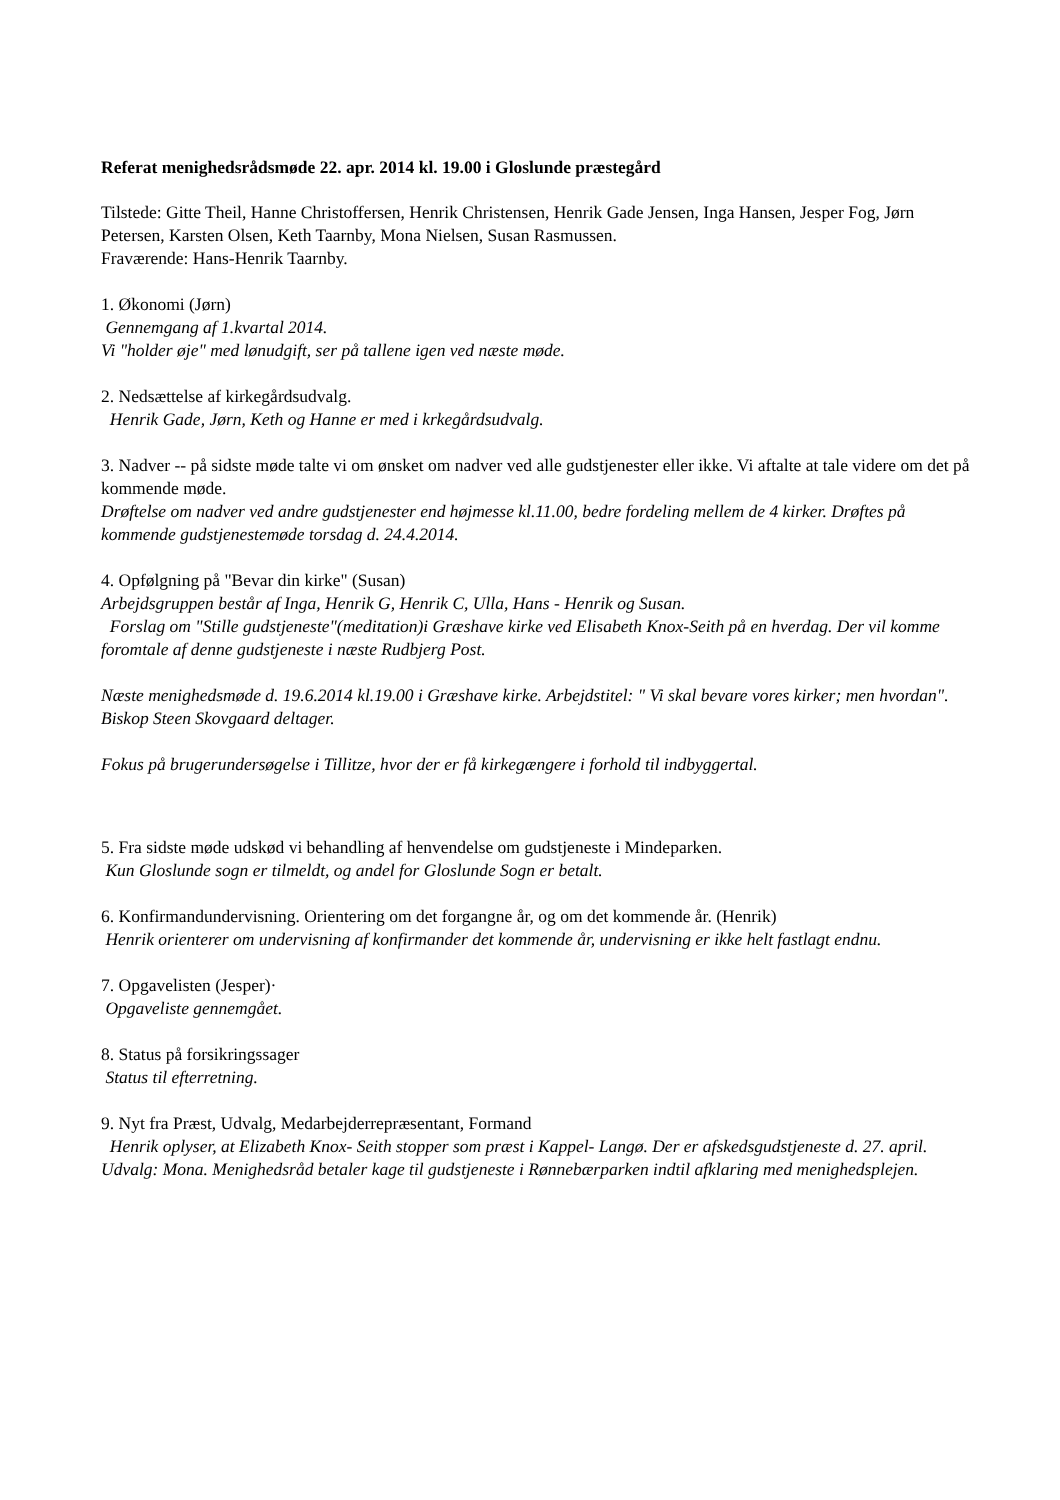Referat menighedsrådsmøde 22. apr. 2014 kl. 19.00 i Gloslunde præstegård
Tilstede: Gitte Theil, Hanne Christoffersen, Henrik Christensen, Henrik Gade Jensen, Inga Hansen, Jesper Fog, Jørn Petersen, Karsten Olsen, Keth Taarnby, Mona Nielsen, Susan Rasmussen.
Fraværende: Hans-Henrik Taarnby.
1. Økonomi (Jørn)
Gennemgang af 1.kvartal 2014.
Vi "holder øje" med lønudgift, ser på tallene igen ved næste møde.
2. Nedsættelse af kirkegårdsudvalg.
Henrik Gade, Jørn, Keth og Hanne er med i krkegårdsudvalg.
3. Nadver -- på sidste møde talte vi om ønsket om nadver ved alle gudstjenester eller ikke. Vi aftalte at tale videre om det på kommende møde.
Drøftelse om nadver ved andre gudstjenester end højmesse kl.11.00, bedre fordeling mellem de 4 kirker. Drøftes på kommende gudstjenestemøde torsdag d. 24.4.2014.
4. Opfølgning på "Bevar din kirke" (Susan)
Arbejdsgruppen består af Inga, Henrik G, Henrik C, Ulla, Hans - Henrik og Susan.
Forslag om "Stille gudstjeneste"(meditation)i Græshave kirke ved Elisabeth Knox-Seith på en hverdag. Der vil komme foromtale af denne gudstjeneste i næste Rudbjerg Post.
Næste menighedsmøde d. 19.6.2014 kl.19.00 i Græshave kirke. Arbejdstitel: " Vi skal bevare vores kirker; men hvordan".
Biskop Steen Skovgaard deltager.
Fokus på brugerundersøgelse i Tillitze, hvor der er få kirkegængere i forhold til indbyggertal.
5. Fra sidste møde udskød vi behandling af henvendelse om gudstjeneste i Mindeparken.
Kun Gloslunde sogn er tilmeldt, og andel for Gloslunde Sogn er betalt.
6. Konfirmandundervisning. Orientering om det forgangne år, og om det kommende år. (Henrik)
Henrik orienterer om undervisning af konfirmander det kommende år, undervisning er ikke helt fastlagt endnu.
7. Opgavelisten (Jesper)·
Opgaveliste gennemgået.
8. Status på forsikringssager
Status til efterretning.
9. Nyt fra Præst, Udvalg, Medarbejderrepræsentant, Formand
Henrik oplyser, at Elizabeth Knox- Seith stopper som præst i Kappel- Langø. Der er afskedsgudstjeneste d. 27. april.
Udvalg: Mona. Menighedsråd betaler kage til gudstjeneste i Rønnebærparken indtil afklaring med menighedsplejen.